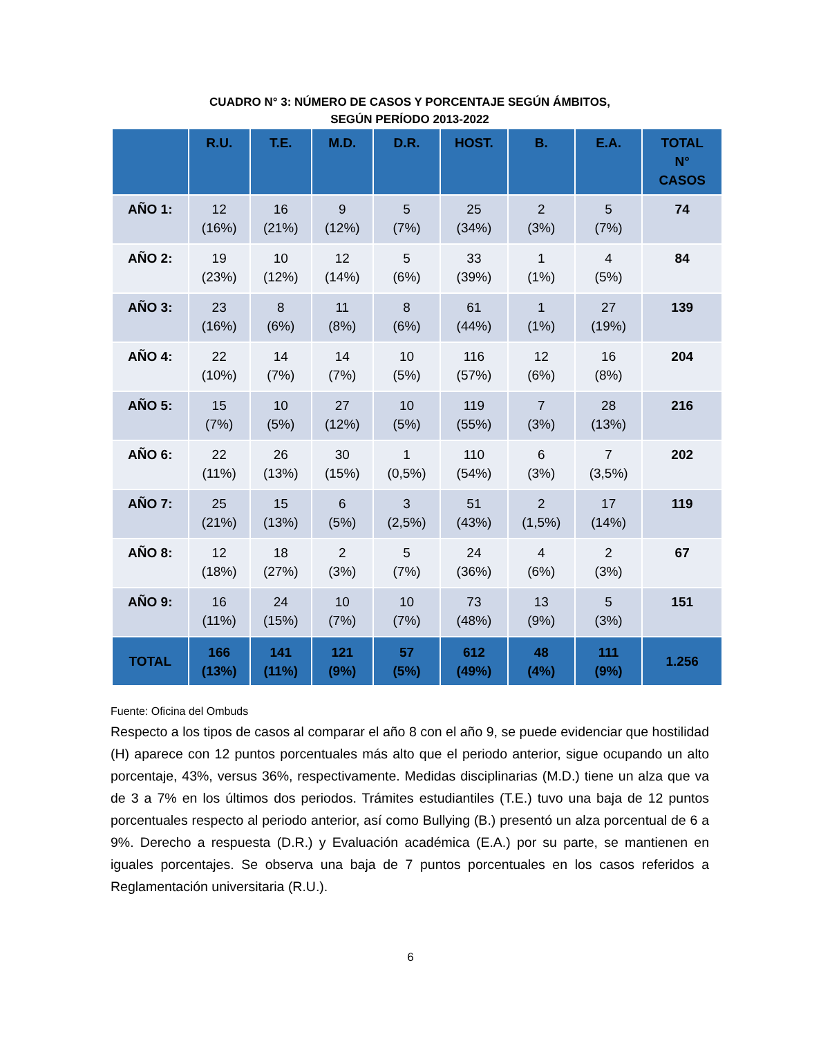CUADRO N° 3: NÚMERO DE CASOS Y PORCENTAJE SEGÚN ÁMBITOS,
SEGÚN PERÍODO 2013-2022
| | R.U. | T.E. | M.D. | D.R. | HOST. | B. | E.A. | TOTAL N° CASOS |
| --- | --- | --- | --- | --- | --- | --- | --- | --- |
| AÑO 1: | 12 (16%) | 16 (21%) | 9 (12%) | 5 (7%) | 25 (34%) | 2 (3%) | 5 (7%) | 74 |
| AÑO 2: | 19 (23%) | 10 (12%) | 12 (14%) | 5 (6%) | 33 (39%) | 1 (1%) | 4 (5%) | 84 |
| AÑO 3: | 23 (16%) | 8 (6%) | 11 (8%) | 8 (6%) | 61 (44%) | 1 (1%) | 27 (19%) | 139 |
| AÑO 4: | 22 (10%) | 14 (7%) | 14 (7%) | 10 (5%) | 116 (57%) | 12 (6%) | 16 (8%) | 204 |
| AÑO 5: | 15 (7%) | 10 (5%) | 27 (12%) | 10 (5%) | 119 (55%) | 7 (3%) | 28 (13%) | 216 |
| AÑO 6: | 22 (11%) | 26 (13%) | 30 (15%) | 1 (0,5%) | 110 (54%) | 6 (3%) | 7 (3,5%) | 202 |
| AÑO 7: | 25 (21%) | 15 (13%) | 6 (5%) | 3 (2,5%) | 51 (43%) | 2 (1,5%) | 17 (14%) | 119 |
| AÑO 8: | 12 (18%) | 18 (27%) | 2 (3%) | 5 (7%) | 24 (36%) | 4 (6%) | 2 (3%) | 67 |
| AÑO 9: | 16 (11%) | 24 (15%) | 10 (7%) | 10 (7%) | 73 (48%) | 13 (9%) | 5 (3%) | 151 |
| TOTAL | 166 (13%) | 141 (11%) | 121 (9%) | 57 (5%) | 612 (49%) | 48 (4%) | 111 (9%) | 1.256 |
Fuente: Oficina del Ombuds
Respecto a los tipos de casos al comparar el año 8 con el año 9, se puede evidenciar que hostilidad (H) aparece con 12 puntos porcentuales más alto que el periodo anterior, sigue ocupando un alto porcentaje, 43%, versus 36%, respectivamente. Medidas disciplinarias (M.D.) tiene un alza que va de 3 a 7% en los últimos dos periodos. Trámites estudiantiles (T.E.) tuvo una baja de 12 puntos porcentuales respecto al periodo anterior, así como Bullying (B.) presentó un alza porcentual de 6 a 9%. Derecho a respuesta (D.R.) y Evaluación académica (E.A.) por su parte, se mantienen en iguales porcentajes. Se observa una baja de 7 puntos porcentuales en los casos referidos a Reglamentación universitaria (R.U.).
6